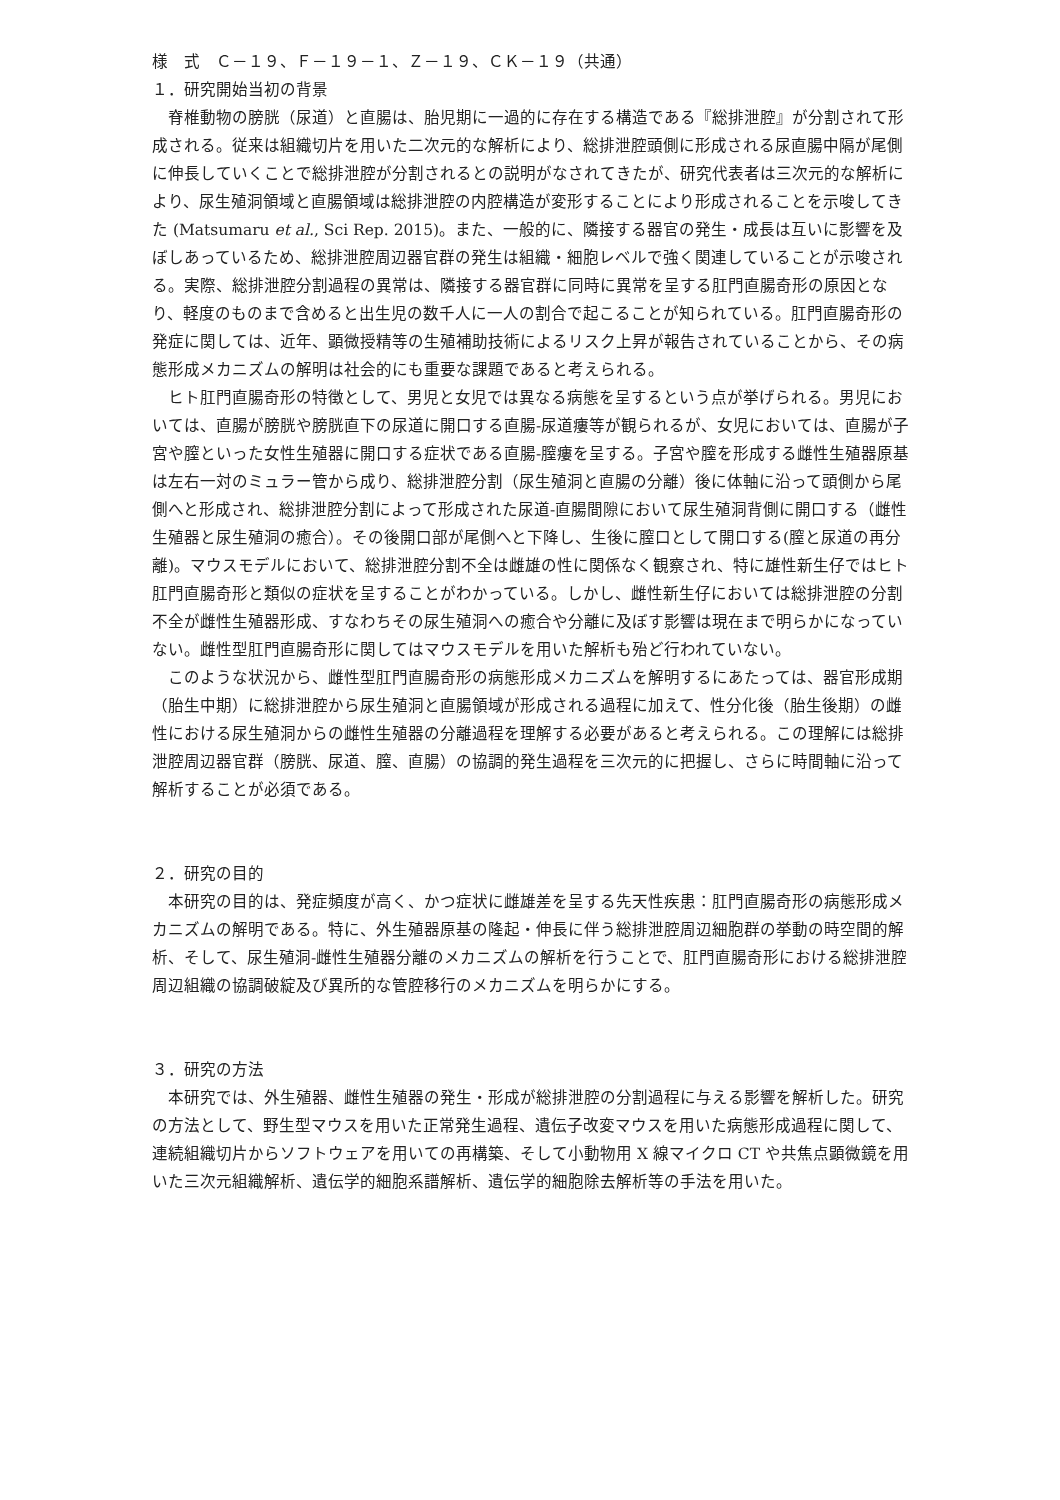様　式　Ｃ－１９、Ｆ－１９－１、Ｚ－１９、ＣＫ－１９（共通）
１．研究開始当初の背景
脊椎動物の膀胱（尿道）と直腸は、胎児期に一過的に存在する構造である『総排泄腔』が分割されて形成される。従来は組織切片を用いた二次元的な解析により、総排泄腔頭側に形成される尿直腸中隔が尾側に伸長していくことで総排泄腔が分割されるとの説明がなされてきたが、研究代表者は三次元的な解析により、尿生殖洞領域と直腸領域は総排泄腔の内腔構造が変形することにより形成されることを示唆してきた (Matsumaru et al., Sci Rep. 2015)。また、一般的に、隣接する器官の発生・成長は互いに影響を及ぼしあっているため、総排泄腔周辺器官群の発生は組織・細胞レベルで強く関連していることが示唆される。実際、総排泄腔分割過程の異常は、隣接する器官群に同時に異常を呈する肛門直腸奇形の原因となり、軽度のものまで含めると出生児の数千人に一人の割合で起こることが知られている。肛門直腸奇形の発症に関しては、近年、顕微授精等の生殖補助技術によるリスク上昇が報告されていることから、その病態形成メカニズムの解明は社会的にも重要な課題であると考えられる。
ヒト肛門直腸奇形の特徴として、男児と女児では異なる病態を呈するという点が挙げられる。男児においては、直腸が膀胱や膀胱直下の尿道に開口する直腸-尿道瘻等が観られるが、女児においては、直腸が子宮や膣といった女性生殖器に開口する症状である直腸-膣瘻を呈する。子宮や膣を形成する雌性生殖器原基は左右一対のミュラー管から成り、総排泄腔分割（尿生殖洞と直腸の分離）後に体軸に沿って頭側から尾側へと形成され、総排泄腔分割によって形成された尿道-直腸間隙において尿生殖洞背側に開口する（雌性生殖器と尿生殖洞の癒合）。その後開口部が尾側へと下降し、生後に膣口として開口する(膣と尿道の再分離)。マウスモデルにおいて、総排泄腔分割不全は雌雄の性に関係なく観察され、特に雄性新生仔ではヒト肛門直腸奇形と類似の症状を呈することがわかっている。しかし、雌性新生仔においては総排泄腔の分割不全が雌性生殖器形成、すなわちその尿生殖洞への癒合や分離に及ぼす影響は現在まで明らかになっていない。雌性型肛門直腸奇形に関してはマウスモデルを用いた解析も殆ど行われていない。
このような状況から、雌性型肛門直腸奇形の病態形成メカニズムを解明するにあたっては、器官形成期（胎生中期）に総排泄腔から尿生殖洞と直腸領域が形成される過程に加えて、性分化後（胎生後期）の雌性における尿生殖洞からの雌性生殖器の分離過程を理解する必要があると考えられる。この理解には総排泄腔周辺器官群（膀胱、尿道、膣、直腸）の協調的発生過程を三次元的に把握し、さらに時間軸に沿って解析することが必須である。
２．研究の目的
本研究の目的は、発症頻度が高く、かつ症状に雌雄差を呈する先天性疾患：肛門直腸奇形の病態形成メカニズムの解明である。特に、外生殖器原基の隆起・伸長に伴う総排泄腔周辺細胞群の挙動の時空間的解析、そして、尿生殖洞-雌性生殖器分離のメカニズムの解析を行うことで、肛門直腸奇形における総排泄腔周辺組織の協調破綻及び異所的な管腔移行のメカニズムを明らかにする。
３．研究の方法
本研究では、外生殖器、雌性生殖器の発生・形成が総排泄腔の分割過程に与える影響を解析した。研究の方法として、野生型マウスを用いた正常発生過程、遺伝子改変マウスを用いた病態形成過程に関して、連続組織切片からソフトウェアを用いての再構築、そして小動物用 X 線マイクロ CT や共焦点顕微鏡を用いた三次元組織解析、遺伝学的細胞系譜解析、遺伝学的細胞除去解析等の手法を用いた。